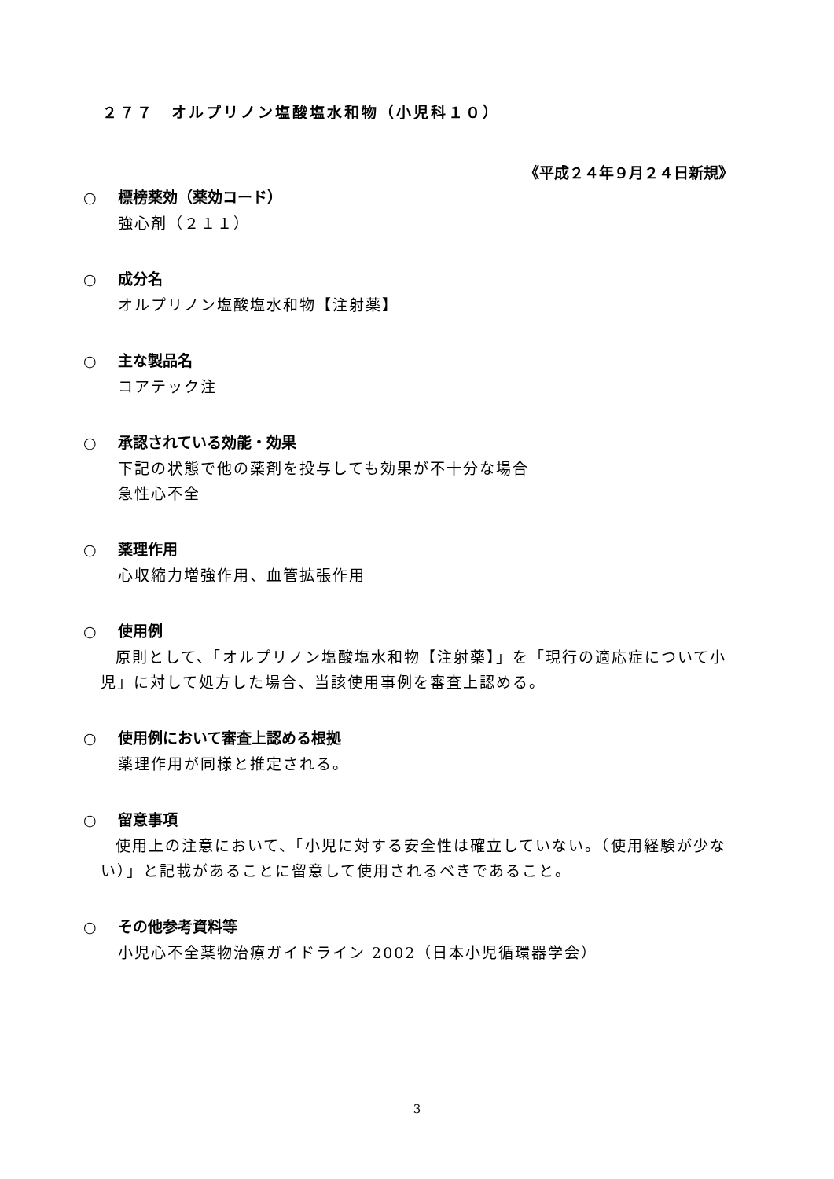２７７　オルプリノン塩酸塩水和物（小児科１０）
《平成２４年９月２４日新規》
○ 標榜薬効（薬効コード）
強心剤（２１１）
○ 成分名
オルプリノン塩酸塩水和物【注射薬】
○ 主な製品名
コアテック注
○ 承認されている効能・効果
下記の状態で他の薬剤を投与しても効果が不十分な場合
急性心不全
○ 薬理作用
心収縮力増強作用、血管拡張作用
○ 使用例
原則として、「オルプリノン塩酸塩水和物【注射薬】」を「現行の適応症について小児」に対して処方した場合、当該使用事例を審査上認める。
○ 使用例において審査上認める根拠
薬理作用が同様と推定される。
○ 留意事項
使用上の注意において、「小児に対する安全性は確立していない。（使用経験が少ない）」と記載があることに留意して使用されるべきであること。
○ その他参考資料等
小児心不全薬物治療ガイドライン 2002（日本小児循環器学会）
3